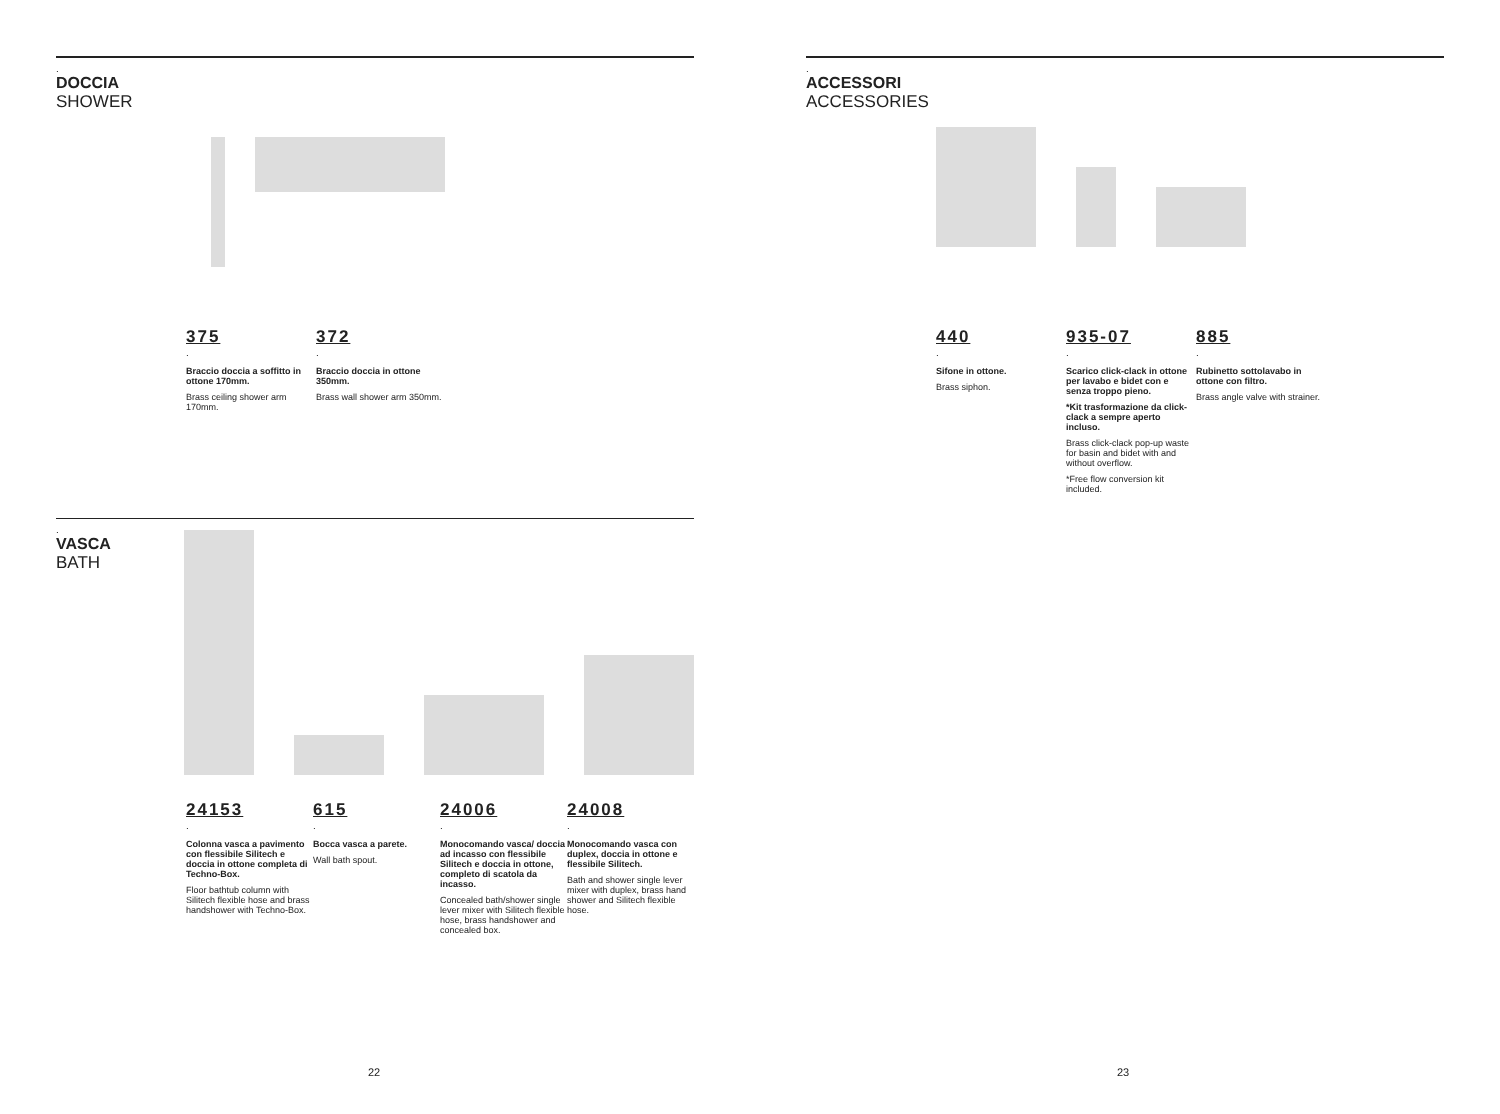.
DOCCIA
SHOWER
375
.
Braccio doccia a soffitto in ottone 170mm.
Brass ceiling shower arm 170mm.
372
.
Braccio doccia in ottone 350mm.
Brass wall shower arm 350mm.
.
VASCA
BATH
24153
.
Colonna vasca a pavimento con flessibile Silitech e doccia in ottone completa di Techno-Box.
Floor bathtub column with Silitech flexible hose and brass handshower with Techno-Box.
615
.
Bocca vasca a parete.
Wall bath spout.
24006
.
Monocomando vasca/ doccia ad incasso con flessibile Silitech e doccia in ottone, completo di scatola da incasso.
Concealed bath/shower single lever mixer with Silitech flexible hose, brass handshower and concealed box.
24008
.
Monocomando vasca con duplex, doccia in ottone e flessibile Silitech.
Bath and shower single lever mixer with duplex, brass hand shower and Silitech flexible hose.
.
ACCESSORI
ACCESSORIES
440
.
Sifone in ottone.
Brass siphon.
935-07
.
Scarico click-clack in ottone per lavabo e bidet con e senza troppo pieno.
*Kit trasformazione da click-clack a sempre aperto incluso.
Brass click-clack pop-up waste for basin and bidet with and without overflow.
*Free flow conversion kit included.
885
.
Rubinetto sottolavabo in ottone con filtro.
Brass angle valve with strainer.
22 23